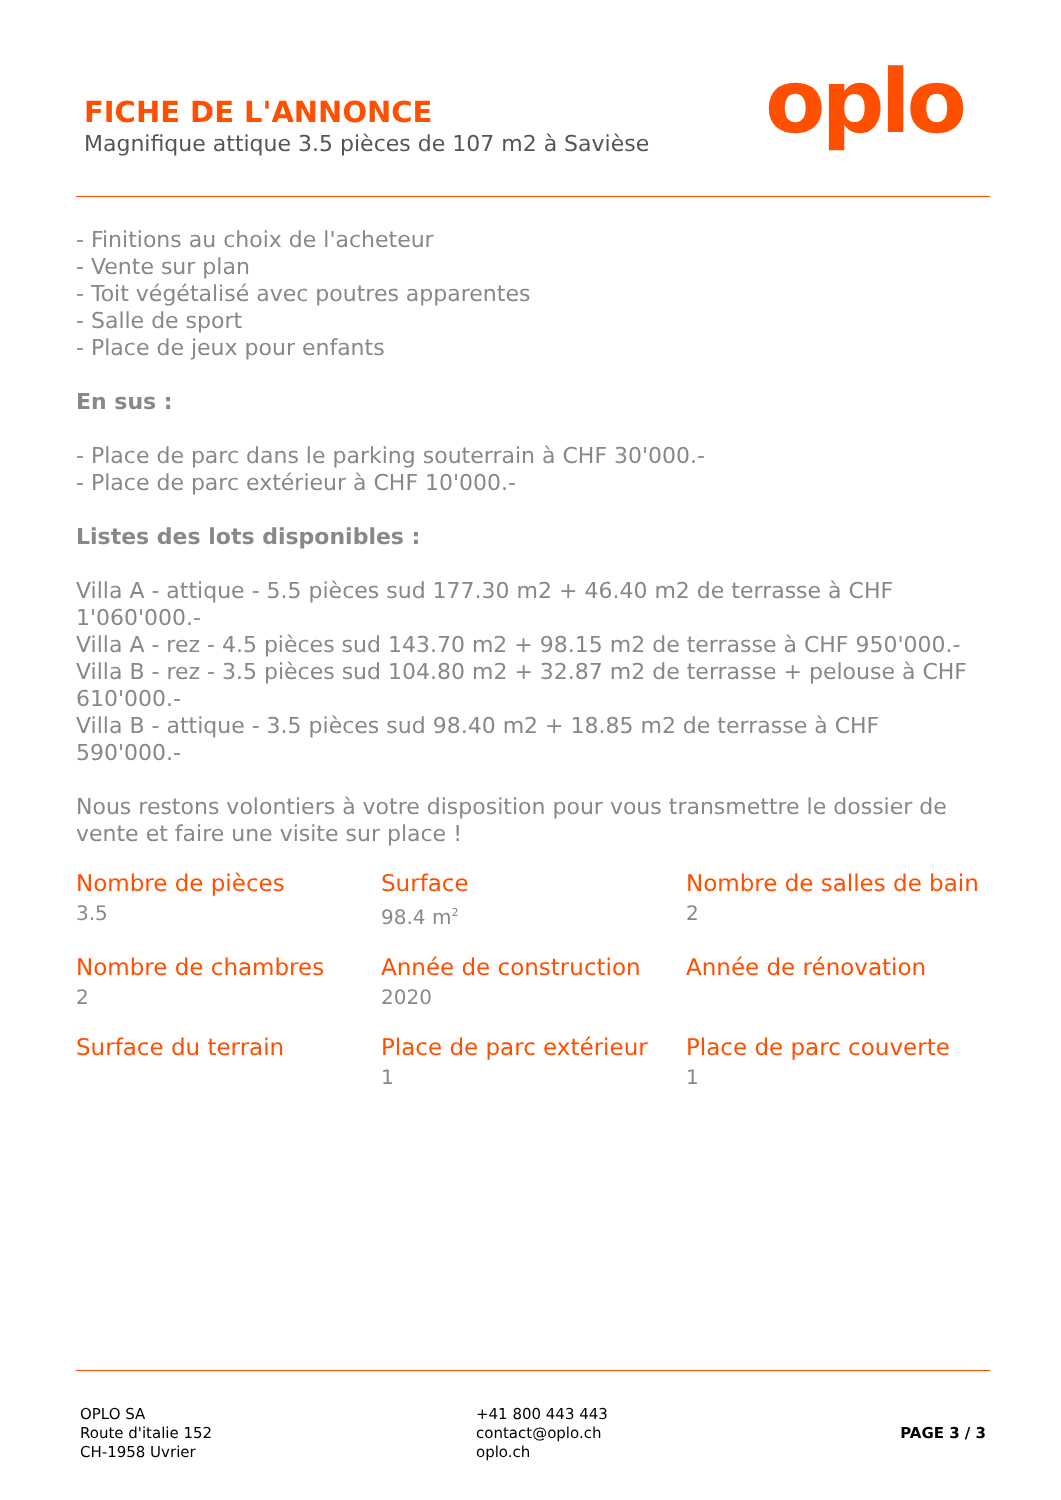FICHE DE L'ANNONCE
Magnifique attique 3.5 pièces de 107 m2 à Savièse
oplo
- Finitions au choix de l'acheteur
- Vente sur plan
- Toit végétalisé avec poutres apparentes
- Salle de sport
- Place de jeux pour enfants
En sus :
- Place de parc dans le parking souterrain à CHF 30'000.-
- Place de parc extérieur à CHF 10'000.-
Listes des lots disponibles :
Villa A - attique - 5.5 pièces sud 177.30 m2 + 46.40 m2 de terrasse à CHF 1'060'000.-
Villa A - rez - 4.5 pièces sud 143.70 m2 + 98.15 m2 de terrasse à CHF 950'000.-
Villa B - rez - 3.5 pièces sud 104.80 m2 + 32.87 m2 de terrasse + pelouse à CHF 610'000.-
Villa B - attique - 3.5 pièces sud 98.40 m2 + 18.85 m2 de terrasse à CHF 590'000.-
Nous restons volontiers à votre disposition pour vous transmettre le dossier de vente et faire une visite sur place !
Nombre de pièces
3.5
Surface
98.4 m<sup>2</sup>
Nombre de salles de bain
2
Nombre de chambres
2
Année de construction
2020
Année de rénovation
Surface du terrain
Place de parc extérieur
1
Place de parc couverte
1
OPLO SA
Route d'italie 152
CH-1958 Uvrier
+41 800 443 443
contact@oplo.ch
oplo.ch
PAGE 3 / 3